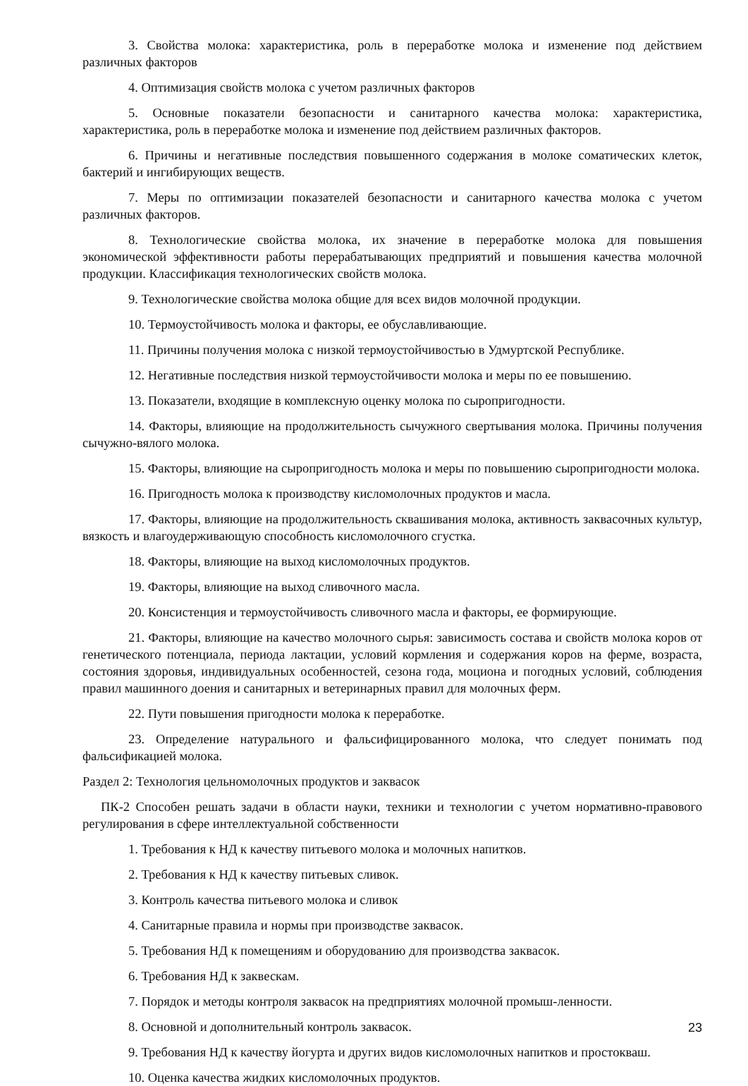3. Свойства молока: характеристика, роль в переработке молока и изменение под действием различных факторов
4. Оптимизация свойств молока с учетом различных факторов
5. Основные показатели безопасности и санитарного качества молока: характеристика, характеристика, роль в переработке молока и изменение под действием различных факторов.
6. Причины и негативные последствия повышенного содержания в молоке соматических клеток, бактерий и ингибирующих веществ.
7. Меры по оптимизации показателей безопасности и санитарного качества молока с учетом различных факторов.
8. Технологические свойства молока, их значение в переработке молока для повышения экономической эффективности работы перерабатывающих предприятий и повышения качества молочной продукции. Классификация технологических свойств молока.
9. Технологические свойства молока общие для всех видов молочной продукции.
10. Термоустойчивость молока и факторы, ее обуславливающие.
11. Причины получения молока с низкой термоустойчивостью в Удмуртской Республике.
12. Негативные последствия низкой термоустойчивости молока и меры по ее повышению.
13. Показатели, входящие в комплексную оценку молока по сыропригодности.
14. Факторы, влияющие на продолжительность сычужного свертывания молока. Причины получения сычужно-вялого молока.
15. Факторы, влияющие на сыропригодность молока и меры по повышению сыропригодности молока.
16. Пригодность молока к производству кисломолочных продуктов и масла.
17. Факторы, влияющие на продолжительность сквашивания молока, активность заквасочных культур, вязкость и влагоудерживающую способность кисломолочного сгустка.
18. Факторы, влияющие на выход кисломолочных продуктов.
19. Факторы, влияющие на выход сливочного масла.
20. Консистенция и термоустойчивость сливочного масла и факторы, ее формирующие.
21. Факторы, влияющие на качество молочного сырья: зависимость состава и свойств молока коров от генетического потенциала, периода лактации, условий кормления и содержания коров на ферме, возраста, состояния здоровья, индивидуальных особенностей, сезона года, моциона и погодных условий, соблюдения правил машинного доения и санитарных и ветеринарных правил для молочных ферм.
22. Пути повышения пригодности молока к переработке.
23. Определение натурального и фальсифицированного молока, что следует понимать под фальсификацией молока.
Раздел 2: Технология цельномолочных продуктов и заквасок
ПК-2 Способен решать задачи в области науки, техники и технологии с учетом нормативно-правового регулирования в сфере интеллектуальной собственности
1. Требования к НД к качеству питьевого молока и молочных напитков.
2. Требования к НД к качеству питьевых сливок.
3. Контроль качества питьевого молока и сливок
4. Санитарные правила и нормы при производстве заквасок.
5. Требования НД к помещениям и оборудованию для производства заквасок.
6. Требования НД к заквескам.
7. Порядок и методы контроля заквасок на предприятиях молочной промыш-ленности.
8. Основной и дополнительный контроль заквасок.
9. Требования НД к качеству йогурта и других видов кисломолочных напитков и простокваш.
10. Оценка качества жидких кисломолочных продуктов.
23